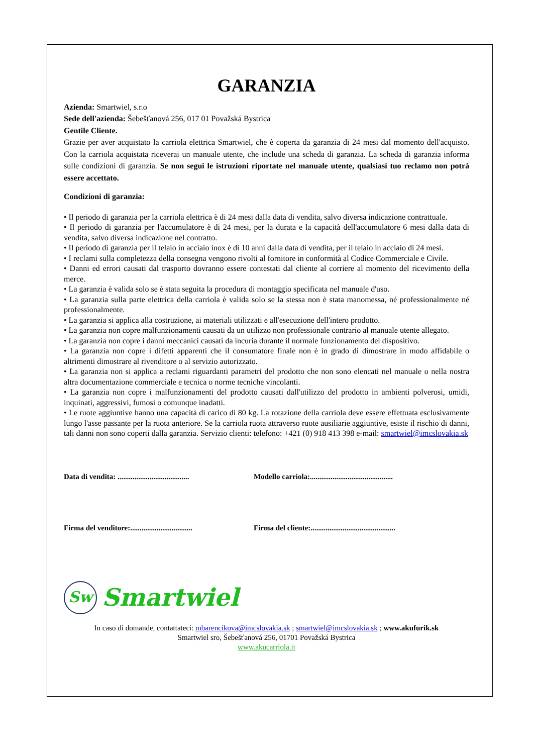GARANZIA
Azienda: Smartwiel, s.r.o
Sede dell'azienda: Šebešťanová 256, 017 01 Považská Bystrica
Gentile Cliente.
Grazie per aver acquistato la carriola elettrica Smartwiel, che è coperta da garanzia di 24 mesi dal momento dell'acquisto. Con la carriola acquistata riceverai un manuale utente, che include una scheda di garanzia. La scheda di garanzia informa sulle condizioni di garanzia. Se non segui le istruzioni riportate nel manuale utente, qualsiasi tuo reclamo non potrà essere accettato.
Condizioni di garanzia:
• Il periodo di garanzia per la carriola elettrica è di 24 mesi dalla data di vendita, salvo diversa indicazione contrattuale.
• Il periodo di garanzia per l'accumulatore è di 24 mesi, per la durata e la capacità dell'accumulatore 6 mesi dalla data di vendita, salvo diversa indicazione nel contratto.
• Il periodo di garanzia per il telaio in acciaio inox è di 10 anni dalla data di vendita, per il telaio in acciaio di 24 mesi.
• I reclami sulla completezza della consegna vengono rivolti al fornitore in conformità al Codice Commerciale e Civile.
• Danni ed errori causati dal trasporto dovranno essere contestati dal cliente al corriere al momento del ricevimento della merce.
• La garanzia è valida solo se è stata seguita la procedura di montaggio specificata nel manuale d'uso.
• La garanzia sulla parte elettrica della carriola è valida solo se la stessa non è stata manomessa, né professionalmente né professionalmente.
• La garanzia si applica alla costruzione, ai materiali utilizzati e all'esecuzione dell'intero prodotto.
• La garanzia non copre malfunzionamenti causati da un utilizzo non professionale contrario al manuale utente allegato.
• La garanzia non copre i danni meccanici causati da incuria durante il normale funzionamento del dispositivo.
• La garanzia non copre i difetti apparenti che il consumatore finale non è in grado di dimostrare in modo affidabile o altrimenti dimostrare al rivenditore o al servizio autorizzato.
• La garanzia non si applica a reclami riguardanti parametri del prodotto che non sono elencati nel manuale o nella nostra altra documentazione commerciale e tecnica o norme tecniche vincolanti.
• La garanzia non copre i malfunzionamenti del prodotto causati dall'utilizzo del prodotto in ambienti polverosi, umidi, inquinati, aggressivi, fumosi o comunque inadatti.
• Le ruote aggiuntive hanno una capacità di carico di 80 kg. La rotazione della carriola deve essere effettuata esclusivamente lungo l'asse passante per la ruota anteriore. Se la carriola ruota attraverso ruote ausiliarie aggiuntive, esiste il rischio di danni, tali danni non sono coperti dalla garanzia. Servizio clienti: telefono: +421 (0) 918 413 398 e-mail: smartwiel@imcslovakia.sk
Data di vendita: ......................................
Modello carriola:............................................
Firma del venditore:.................................
Firma del cliente:.............................................
Sw
Smartwiel
In caso di domande, contattateci: mbarencikova@imcslovakia.sk ; smartwiel@imcslovakia.sk ; www.akufurik.sk
Smartwiel sro, Šebešťanová 256, 01701 Považská Bystrica
www.akucarriola.it